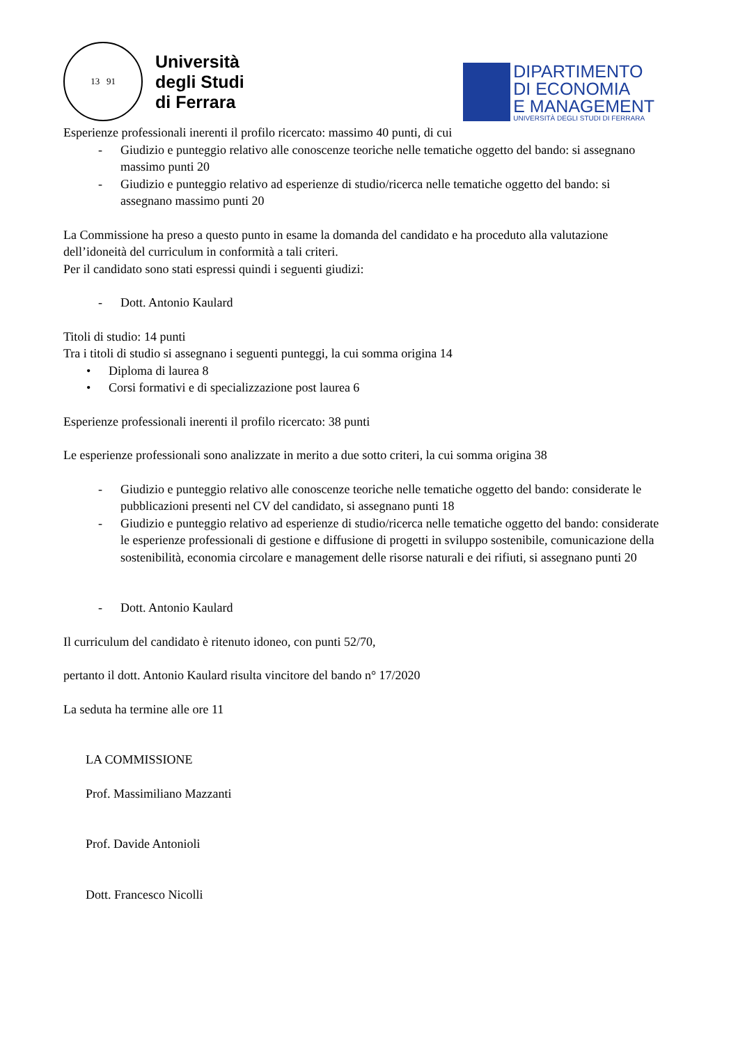13 91
Università
degli Studi
di Ferrara
DIPARTIMENTO
DI ECONOMIA
E MANAGEMENT
UNIVERSITÀ DEGLI STUDI DI FERRARA
Esperienze professionali inerenti il profilo ricercato: massimo 40 punti, di cui
- Giudizio e punteggio relativo alle conoscenze teoriche nelle tematiche oggetto del bando: si assegnano massimo punti 20
- Giudizio e punteggio relativo ad esperienze di studio/ricerca nelle tematiche oggetto del bando: si assegnano massimo punti 20
La Commissione ha preso a questo punto in esame la domanda del candidato e ha proceduto alla valutazione dell’idoneità del curriculum in conformità a tali criteri.
Per il candidato sono stati espressi quindi i seguenti giudizi:
- Dott. Antonio Kaulard
Titoli di studio: 14 punti
Tra i titoli di studio si assegnano i seguenti punteggi, la cui somma origina 14
• Diploma di laurea 8
• Corsi formativi e di specializzazione post laurea 6
Esperienze professionali inerenti il profilo ricercato: 38 punti
Le esperienze professionali sono analizzate in merito a due sotto criteri, la cui somma origina 38
- Giudizio e punteggio relativo alle conoscenze teoriche nelle tematiche oggetto del bando: considerate le pubblicazioni presenti nel CV del candidato, si assegnano punti 18
- Giudizio e punteggio relativo ad esperienze di studio/ricerca nelle tematiche oggetto del bando: considerate le esperienze professionali di gestione e diffusione di progetti in sviluppo sostenibile, comunicazione della sostenibilità, economia circolare e management delle risorse naturali e dei rifiuti, si assegnano punti 20
- Dott. Antonio Kaulard
Il curriculum del candidato è ritenuto idoneo, con punti 52/70,
pertanto il dott. Antonio Kaulard risulta vincitore del bando n° 17/2020
La seduta ha termine alle ore 11
LA COMMISSIONE
Prof. Massimiliano Mazzanti
Prof. Davide Antonioli
Dott. Francesco Nicolli